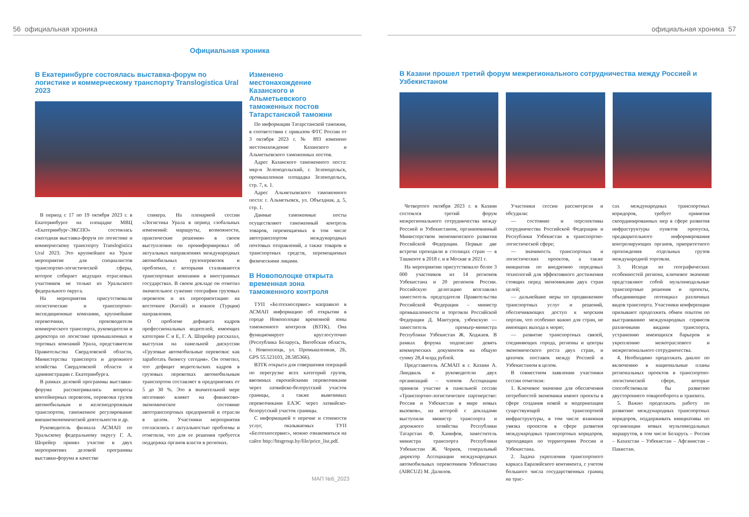56 официальная хроника
Официальная хроника
В Екатеринбурге состоялась выставка-форум по логистике и коммерческому транспорту Translogistica Ural 2023
В период с 17 по 19 октября 2023 г. в Екатеринбурге на площадке МВЦ «Екатеринбург-ЭКСПО» состоялась ежегодная выставка-форум по логистике и коммерческому транспорту Translogistica Ural 2023. Это крупнейшее на Урале мероприятие для специалистов транспортно-логистической сферы, которое собирает ведущих отраслевых участников не только из Уральского федерального округа.
На мероприятии присутствовали логистические и транспортно-экспедиционные компании, крупнейшие перевозчики, производители коммерческого транспорта, руководители и директора по логистике промышленных и торговых компаний Урала, представители Правительства Свердловской области, Министерства транспорта и дорожного хозяйства Свердловской области и администрации г. Екатеринбурга.
В рамках деловой программы выставки-форума рассматривались вопросы контейнерных перевозок, перевозки грузов автомобильным и железнодорожным транспортом, таможенное регулирование внешнеэкономической деятельности и др.
Руководитель филиала АСМАП по Уральскому федеральному округу Г. А. Шпрейер принял участие в двух мероприятиях деловой программы выставки-форума в качестве
спикера. На пленарной сессии «Логистика Урала в период глобальных изменений: маршруты, возможности, практические решения» в своем выступлении он проинформировал об актуальных направлениях международных автомобильных грузоперевозок и проблемах, с которыми сталкиваются транспортные компании в иностранных государствах. В своем докладе он отметил значительное сужение географии грузовых перевозок и их переориентацию на восточное (Китай) и южное (Турция) направления.
О проблеме дефицита кадров профессиональных водителей, имеющих категории С и Е, Г. А. Шпрейер рассказал, выступая на панельной дискуссии «Грузовые автомобильные перевозки: как заработать бизнесу сегодня». Он отметил, что дефицит водительских кадров в грузовых перевозках автомобильным транспортом составляет в предприятиях от 5 до 30 %. Это в значительной мере негативно влияет на финансово-экономическое состояние автотранспортных предприятий и отрасли в целом. Участники мероприятия согласились с актуальностью проблемы и отметили, что для ее решения требуется поддержка органов власти в регионах.
Изменено местонахождение Казанского и Альметьевского таможенных постов Татарстанской таможни
По информации Татарстанской таможни, в соответствии с приказом ФТС России от 3 октября 2023 г. № 893 изменено местонахождение Казанского и Альметьевского таможенных постов.
Адрес Казанского таможенного поста: мкр-н Зеленодольский, г. Зеленодольск, промышленная площадка Зеленодольск, стр. 7, к. 1.
Адрес Альметьевского таможенного поста: г. Альметьевск, ул. Объездная, д. 5, стр. 1.
Данные таможенные посты осуществляют таможенный контроль товаров, перемещаемых в том числе автотранспортом международных почтовых отправлений, а также товаров и транспортных средств, перемещаемых физическими лицами.
В Новополоцке открыта временная зона таможенного контроля
ТУП «Белтехносервис» направило в АСМАП информацию об открытии в городе Новополоцке временной зоны таможенного контроля (ВЗТК). Она функционирует круглосуточно (Республика Беларусь, Витебская область, г. Новополоцк, ул. Промышленная, 2Б, GPS 55.523103, 28.585366).
ВЗТК открыта для совершения операций по перегрузке всех категорий грузов, ввозимых европейскими перевозчиками через латвийско-белорусский участок границы, а также вывозимых перевозчиками ЕАЭС через латвийско-белорусский участок границы.
С информацией о перечне и стоимости услуг, оказываемых ТУП «Белтехносервис», можно ознакомиться на сайте http://btsgroup.by/file/price_list.pdf.
МАП №6_2023
официальная хроника 57
В Казани прошел третий форум межрегионального сотрудничества между Россией и Узбекистаном
Четвертого октября 2023 г. в Казани состоялся третий форум межрегионального сотрудничества между Россией и Узбекистаном, организованный Министерством экономического развития Российской Федерации. Первые две встречи проходили в столицах стран — в Ташкенте в 2018 г. и в Москве в 2021 г.
На мероприятии присутствовало более 3 000 участников из 14 регионов Узбекистана и 20 регионов России. Российскую делегацию возглавлял заместитель председателя Правительства Российской Федерации – министр промышленности и торговли Российской Федерации Д. Мантуров, узбекскую — заместитель премьер-министра Республики Узбекистан Ж. Ходжаев. В рамках форума подписано девять коммерческих документов на общую сумму 28,4 млрд рублей.
Представитель АСМАП в г. Казани А. Линдваль и руководители двух организаций – членов Ассоциации приняли участие в панельной сессии «Транспортно-логистическое партнерство: Россия и Узбекистан в мире новых вызовов», на которой с докладами выступили министр транспорта и дорожного хозяйства Республики Татарстан Ф. Ханифов, заместитель министра транспорта Республики Узбекистан Ж. Чориев, генеральный директор Ассоциации международных автомобильных перевозчиков Узбекистана (AIRCUZ) М. Далилов.
Участники сессии рассмотрели и обсудили:
— состояние и перспективы сотрудничества Российской Федерации и Республики Узбекистан в транспортно-логистической сфере;
— значимость транспортных и логистических проектов, а также инициатив по внедрению передовых технологий для эффективного достижения стоящих перед экономиками двух стран целей;
— дальнейшие меры по продвижению транспортных услуг и решений, обеспечивающих доступ к морским портам, что особенно важно для стран, не имеющих выхода к морю;
— развитие транспортных связей, соединяющих города, регионы и центры экономического роста двух стран, и цепочек поставок между Россией и Узбекистаном в целом.
В совместном заявлении участники сессии отметили:
1. Ключевое значение для обеспечения потребностей экономики имеют проекты в сфере создания новой и модернизации существующей транспортной инфраструктуры, в том числе взаимная увязка проектов в сфере развития международных транспортных коридоров, проходящих по территориям России и Узбекистана.
2. Задача укрепления транспортного каркаса Евразийского континента, с учетом большого числа государственных границ на трас-
сах международных транспортных коридоров, требует принятия скоординированных мер в сфере развития инфраструктуры пунктов пропуска, предварительного информирования контролирующих органов, приоритетного прохождения отдельных грузов международной торговли.
3. Исходя из географических особенностей региона, ключевое значение представляют собой мультимодальные транспортные решения и проекты, объединяющие потенциал различных видов транспорта. Участники конференции призывают продолжить обмен опытом по выстраиванию международных сервисов различными видами транспорта, устранению имеющихся барьеров и укреплению межотраслевого и межрегионального сотрудничества.
4. Необходимо продолжать диалог по включению в национальные планы региональных проектов в транспортно-логистической сфере, которые способствовали бы развитию двустороннего товарооборота и транзита.
5. Важно продолжать работу по развитию международных транспортных коридоров, поддерживать инициативы по организации новых мультимодальных маршрутов, в том числе Беларусь – Россия – Казахстан – Узбекистан – Афганистан – Пакистан.